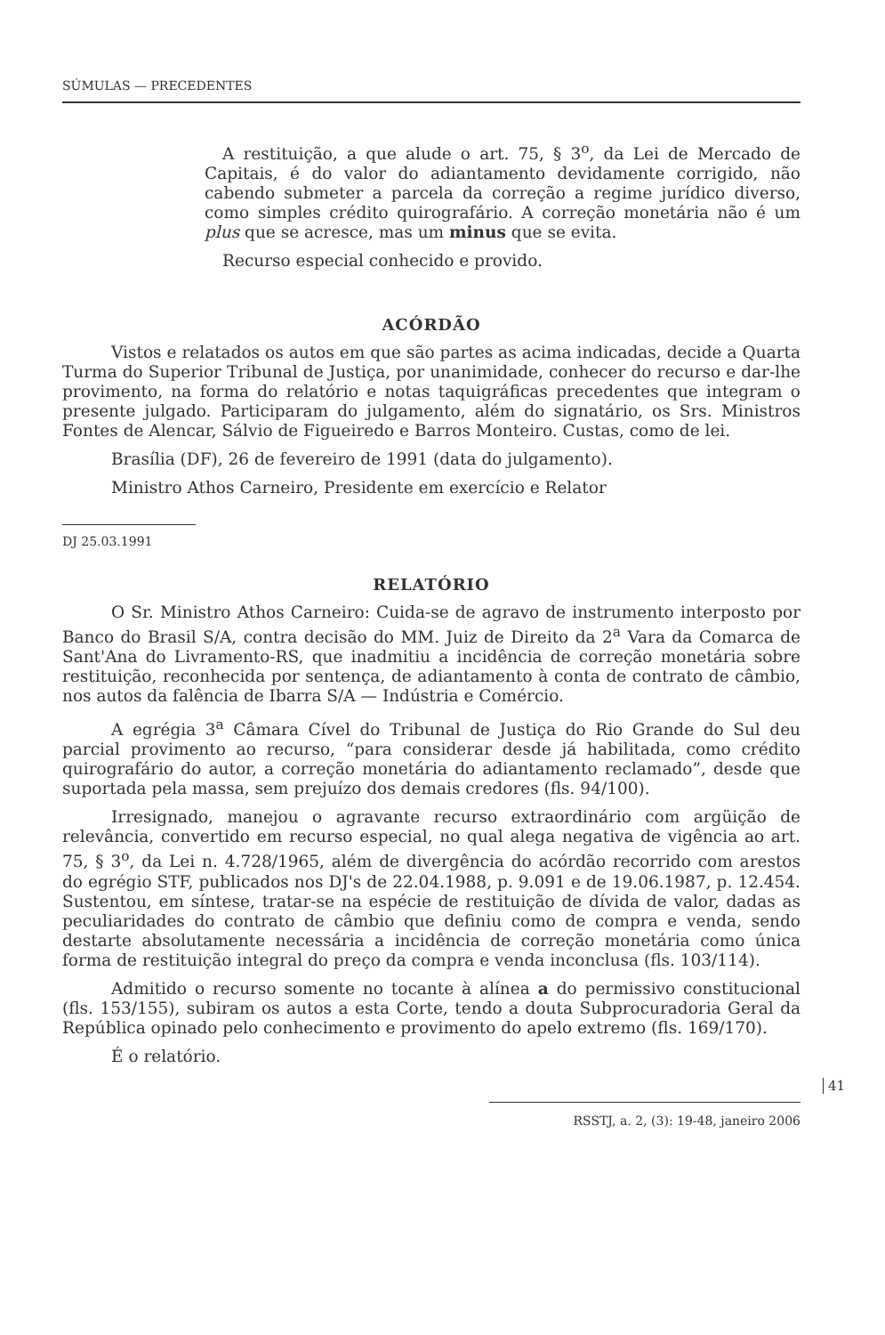SÚMULAS — PRECEDENTES
A restituição, a que alude o art. 75, § 3<sup>o</sup>, da Lei de Mercado de Capitais, é do valor do adiantamento devidamente corrigido, não cabendo submeter a parcela da correção a regime jurídico diverso, como simples crédito quirografário. A correção monetária não é um plus que se acresce, mas um minus que se evita.
Recurso especial conhecido e provido.
ACÓRDÃO
Vistos e relatados os autos em que são partes as acima indicadas, decide a Quarta Turma do Superior Tribunal de Justiça, por unanimidade, conhecer do recurso e dar-lhe provimento, na forma do relatório e notas taquigráficas precedentes que integram o presente julgado. Participaram do julgamento, além do signatário, os Srs. Ministros Fontes de Alencar, Sálvio de Figueiredo e Barros Monteiro. Custas, como de lei.
Brasília (DF), 26 de fevereiro de 1991 (data do julgamento).
Ministro Athos Carneiro, Presidente em exercício e Relator
DJ 25.03.1991
RELATÓRIO
O Sr. Ministro Athos Carneiro: Cuida-se de agravo de instrumento interposto por Banco do Brasil S/A, contra decisão do MM. Juiz de Direito da 2<sup>a</sup> Vara da Comarca de Sant'Ana do Livramento-RS, que inadmitiu a incidência de correção monetária sobre restituição, reconhecida por sentença, de adiantamento à conta de contrato de câmbio, nos autos da falência de Ibarra S/A — Indústria e Comércio.
A egrégia 3<sup>a</sup> Câmara Cível do Tribunal de Justiça do Rio Grande do Sul deu parcial provimento ao recurso, “para considerar desde já habilitada, como crédito quirografário do autor, a correção monetária do adiantamento reclamado”, desde que suportada pela massa, sem prejuízo dos demais credores (fls. 94/100).
Irresignado, manejou o agravante recurso extraordinário com argüição de relevância, convertido em recurso especial, no qual alega negativa de vigência ao art. 75, § 3<sup>o</sup>, da Lei n. 4.728/1965, além de divergência do acórdão recorrido com arestos do egrégio STF, publicados nos DJ's de 22.04.1988, p. 9.091 e de 19.06.1987, p. 12.454. Sustentou, em síntese, tratar-se na espécie de restituição de dívida de valor, dadas as peculiaridades do contrato de câmbio que definiu como de compra e venda, sendo destarte absolutamente necessária a incidência de correção monetária como única forma de restituição integral do preço da compra e venda inconclusa (fls. 103/114).
Admitido o recurso somente no tocante à alínea a do permissivo constitucional (fls. 153/155), subiram os autos a esta Corte, tendo a douta Subprocuradoria Geral da República opinado pelo conhecimento e provimento do apelo extremo (fls. 169/170).
É o relatório.
41
RSSTJ, a. 2, (3): 19-48, janeiro 2006